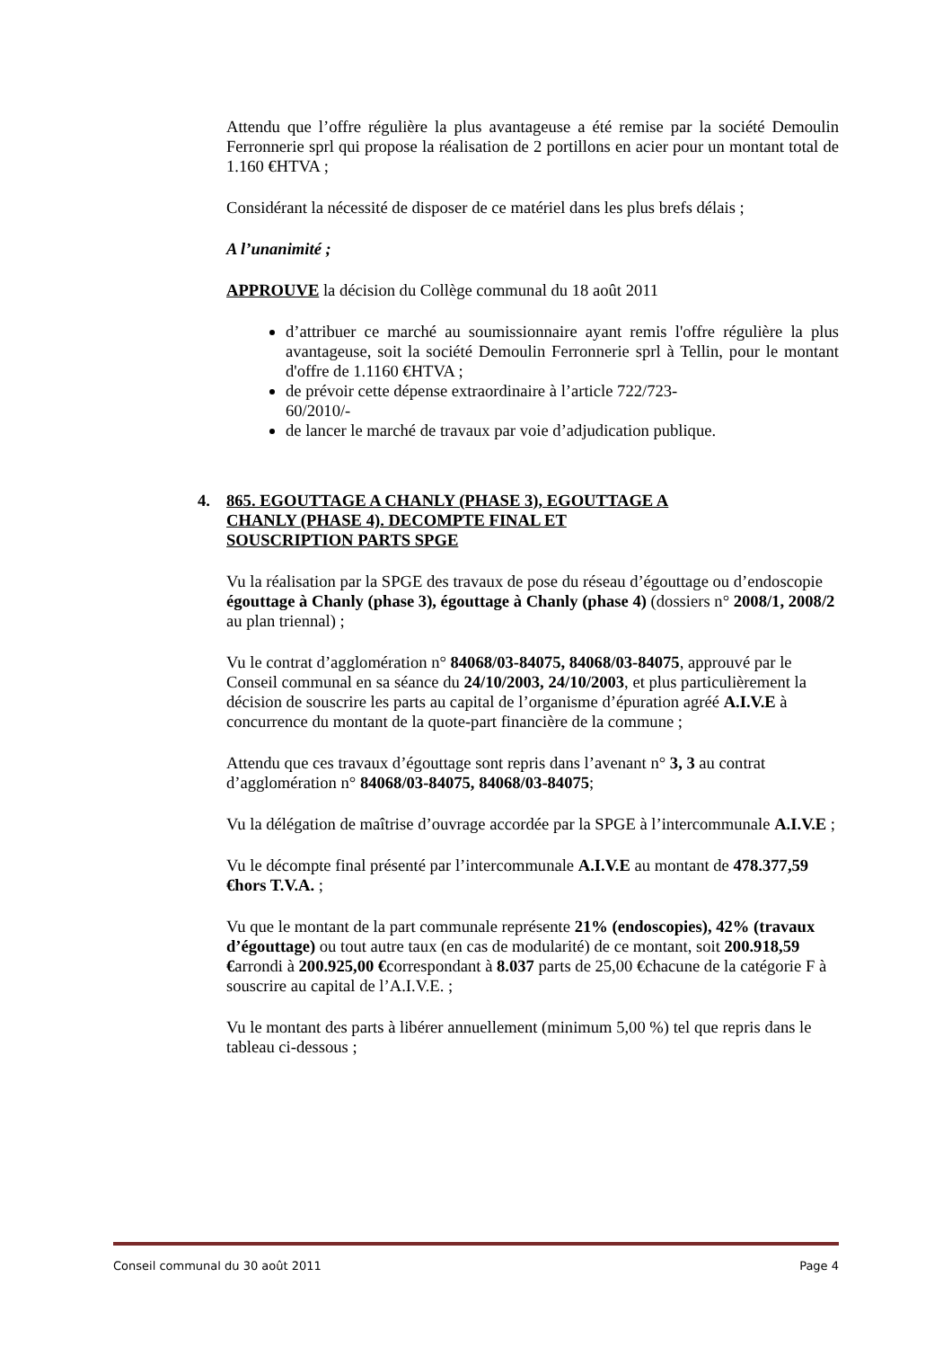Attendu que l’offre régulière la plus avantageuse a été remise par la société Demoulin Ferronnerie sprl qui propose la réalisation de 2 portillons en acier pour un montant total de 1.160 €HTVA ;
Considérant la nécessité de disposer de ce matériel dans les plus brefs délais ;
A l’unanimité ;
APPROUVE la décision du Collège communal du 18 août 2011
d’attribuer ce marché au soumissionnaire ayant remis l'offre régulière la plus avantageuse, soit la société Demoulin Ferronnerie sprl à Tellin, pour le montant d'offre de 1.1160 €HTVA ;
de prévoir cette dépense extraordinaire à l’article 722/723-
60/2010/-
de lancer le marché de travaux par voie d’adjudication publique.
4. 865. EGOUTTAGE A CHANLY (PHASE 3), EGOUTTAGE A
CHANLY (PHASE 4). DECOMPTE FINAL ET
SOUSCRIPTION PARTS SPGE
Vu la réalisation par la SPGE des travaux de pose du réseau d’égouttage ou d’endoscopie égouttage à Chanly (phase 3), égouttage à Chanly (phase 4) (dossiers n° 2008/1, 2008/2 au plan triennal) ;
Vu le contrat d’agglomération n° 84068/03-84075, 84068/03-84075, approuvé par le Conseil communal en sa séance du 24/10/2003, 24/10/2003, et plus particulièrement la décision de souscrire les parts au capital de l’organisme d’épuration agréé A.I.V.E à concurrence du montant de la quote-part financière de la commune ;
Attendu que ces travaux d’égouttage sont repris dans l’avenant n° 3, 3 au contrat d’agglomération n° 84068/03-84075, 84068/03-84075;
Vu la délégation de maîtrise d’ouvrage accordée par la SPGE à l’intercommunale A.I.V.E ;
Vu le décompte final présenté par l’intercommunale A.I.V.E au montant de 478.377,59 €hors T.V.A. ;
Vu que le montant de la part communale représente 21% (endoscopies), 42% (travaux d’égouttage) ou tout autre taux (en cas de modularité) de ce montant, soit 200.918,59 €arrondi à 200.925,00 €correspondant à 8.037 parts de 25,00 €chacune de la catégorie F à souscrire au capital de l’A.I.V.E. ;
Vu le montant des parts à libérer annuellement (minimum 5,00 %) tel que repris dans le tableau ci-dessous ;
Conseil communal du 30 août 2011 Page 4